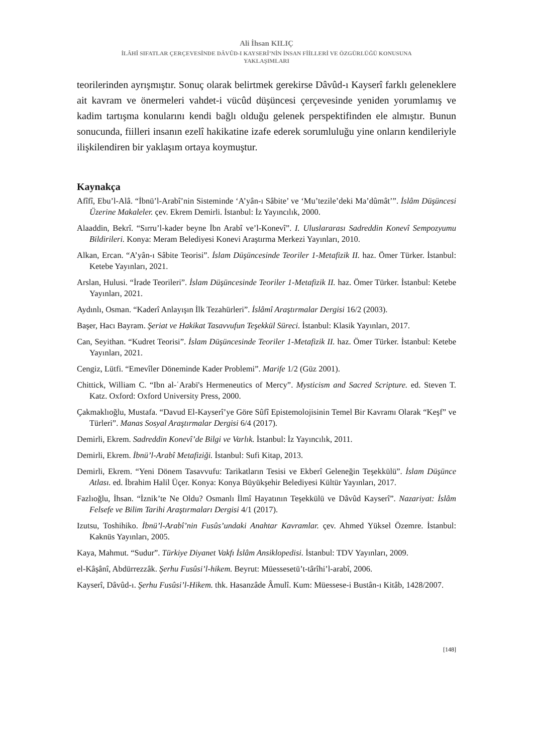Ali İhsan KILIÇ
İLÂHÎ SIFATLAR ÇERÇEVESİNDE DÂVÛD-I KAYSERÎ’NİN İNSAN FİİLLERİ VE ÖZGÜRLÜĞÜ KONUSUNA
YAKLAŞIMLARI
teorilerinden ayrışmıştır. Sonuç olarak belirtmek gerekirse Dâvûd-ı Kayserî farklı geleneklere ait kavram ve önermeleri vahdet-i vücûd düşüncesi çerçevesinde yeniden yorumlamış ve kadim tartışma konularını kendi bağlı olduğu gelenek perspektifinden ele almıştır. Bunun sonucunda, fiilleri insanın ezelî hakikatine izafe ederek sorumluluğu yine onların kendileriyle ilişkilendiren bir yaklaşım ortaya koymuştur.
Kaynakça
Afîfî, Ebu’l-Alâ. “İbnü’l-Arabî’nin Sisteminde ‘A’yân-ı Sâbite’ ve ‘Mu’tezile’deki Ma’dûmât’”. İslâm Düşüncesi Üzerine Makaleler. çev. Ekrem Demirli. İstanbul: İz Yayıncılık, 2000.
Alaaddin, Bekrî. “Sırru’l-kader beyne İbn Arabî ve’l-Konevî”. I. Uluslararası Sadreddin Konevî Sempozyumu Bildirileri. Konya: Meram Belediyesi Konevi Araştırma Merkezi Yayınları, 2010.
Alkan, Ercan. “A’yân-ı Sâbite Teorisi”. İslam Düşüncesinde Teoriler 1-Metafizik II. haz. Ömer Türker. İstanbul: Ketebe Yayınları, 2021.
Arslan, Hulusi. “İrade Teorileri”. İslam Düşüncesinde Teoriler 1-Metafizik II. haz. Ömer Türker. İstanbul: Ketebe Yayınları, 2021.
Aydınlı, Osman. “Kaderî Anlayışın İlk Tezahürleri”. İslâmî Araştırmalar Dergisi 16/2 (2003).
Başer, Hacı Bayram. Şeriat ve Hakikat Tasavvufun Teşekkül Süreci. İstanbul: Klasik Yayınları, 2017.
Can, Seyithan. “Kudret Teorisi”. İslam Düşüncesinde Teoriler 1-Metafizik II. haz. Ömer Türker. İstanbul: Ketebe Yayınları, 2021.
Cengiz, Lütfi. “Emevîler Döneminde Kader Problemi”. Marife 1/2 (Güz 2001).
Chittick, William C. “Ibn al-ʿArabī's Hermeneutics of Mercy”. Mysticism and Sacred Scripture. ed. Steven T. Katz. Oxford: Oxford University Press, 2000.
Çakmaklıoğlu, Mustafa. “Davud El-Kayserî’ye Göre Sûfî Epistemolojisinin Temel Bir Kavramı Olarak “Keşf” ve Türleri”. Manas Sosyal Araştırmalar Dergisi 6/4 (2017).
Demirli, Ekrem. Sadreddin Konevî’de Bilgi ve Varlık. İstanbul: İz Yayıncılık, 2011.
Demirli, Ekrem. İbnü’l-Arabî Metafiziği. İstanbul: Sufi Kitap, 2013.
Demirli, Ekrem. “Yeni Dönem Tasavvufu: Tarikatların Tesisi ve Ekberî Geleneğin Teşekkülü”. İslam Düşünce Atlası. ed. İbrahim Halil Üçer. Konya: Konya Büyükşehir Belediyesi Kültür Yayınları, 2017.
Fazlıoğlu, İhsan. “İznik’te Ne Oldu? Osmanlı İlmî Hayatının Teşekkülü ve Dâvûd Kayserî”. Nazariyat: İslâm Felsefe ve Bilim Tarihi Araştırmaları Dergisi 4/1 (2017).
Izutsu, Toshihiko. İbnü’l-Arabî’nin Fusûs’undaki Anahtar Kavramlar. çev. Ahmed Yüksel Özemre. İstanbul: Kaknüs Yayınları, 2005.
Kaya, Mahmut. “Sudur”. Türkiye Diyanet Vakfı İslâm Ansiklopedisi. İstanbul: TDV Yayınları, 2009.
el-Kâşânî, Abdürrezzâk. Şerhu Fusûsi’l-hikem. Beyrut: Müessesetü’t-târîhi’l-arabî, 2006.
Kayserî, Dâvûd-ı. Şerhu Fusûsi’l-Hikem. thk. Hasanzâde Âmulî. Kum: Müessese-i Bustân-ı Kitâb, 1428/2007.
[148]